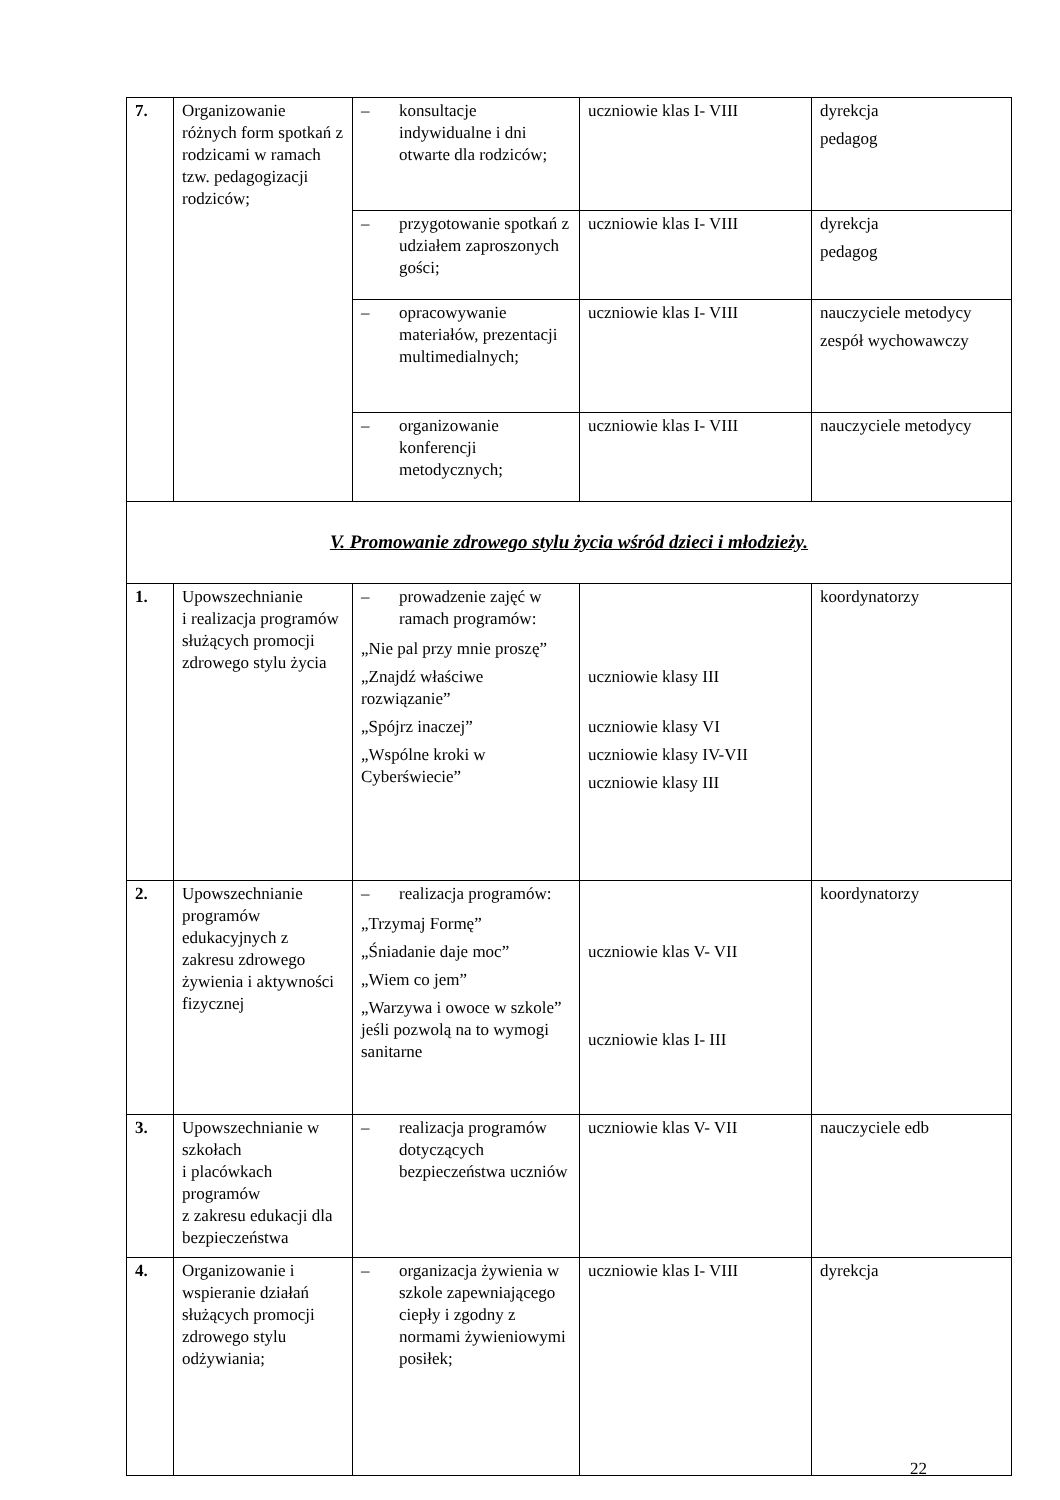| 7. | Organizowanie różnych form spotkań z rodzicami w ramach tzw. pedagogizacji rodziców; | – konsultacje indywidualne i dni otwarte dla rodziców; | uczniowie klas I- VIII | dyrekcja pedagog |
| | | – przygotowanie spotkań z udziałem zaproszonych gości; | uczniowie klas I- VIII | dyrekcja pedagog |
| | | – opracowywanie materiałów, prezentacji multimedialnych; | uczniowie klas I- VIII | nauczyciele metodycy zespół wychowawczy |
| | | – organizowanie konferencji metodycznych; | uczniowie klas I- VIII | nauczyciele metodycy |
| V. Promowanie zdrowego stylu życia wśród dzieci i młodzieży. | | | | |
| 1. | Upowszechnianie i realizacja programów służących promocji zdrowego stylu życia | – prowadzenie zajęć w ramach programów: „Nie pal przy mnie proszę” „Znajdź właściwe rozwiązanie” „Spójrz inaczej” „Wspólne kroki w Cyberświecie” | uczniowie klasy III uczniowie klasy VI uczniowie klasy IV-VII uczniowie klasy III | koordynatorzy |
| 2. | Upowszechnianie programów edukacyjnych z zakresu zdrowego żywienia i aktywności fizycznej | – realizacja programów: „Trzymaj Formę” „Śniadanie daje moc” „Wiem co jem” „Warzywa i owoce w szkole” jeśli pozwolą na to wymogi sanitarne | uczniowie klas V- VII uczniowie klas I- III | koordynatorzy |
| 3. | Upowszechnianie w szkołach i placówkach programów z zakresu edukacji dla bezpieczeństwa | – realizacja programów dotyczących bezpieczeństwa uczniów | uczniowie klas V- VII | nauczyciele edb |
| 4. | Organizowanie i wspieranie działań służących promocji zdrowego stylu odżywiania; | – organizacja żywienia w szkole zapewniającego ciepły i zgodny z normami żywieniowymi posiłek; | uczniowie klas I- VIII | dyrekcja |
22